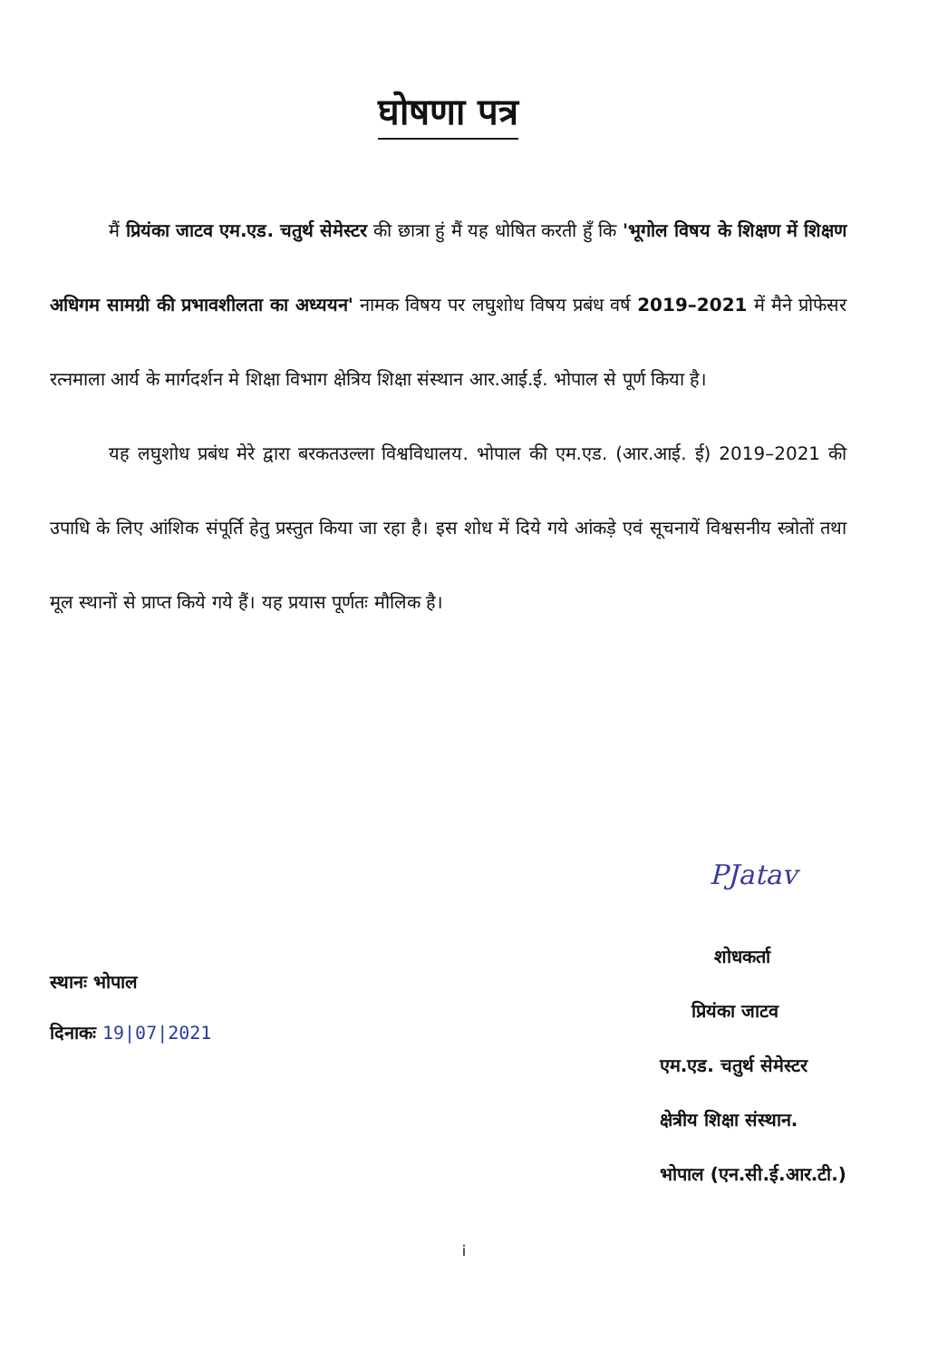घोषणा पत्र
मैं प्रियंका जाटव एम.एड. चतुर्थ सेमेस्टर की छात्रा हुं मैं यह धोषित करती हुँ कि 'भूगोल विषय के शिक्षण में शिक्षण अधिगम सामग्री की प्रभावशीलता का अध्ययन' नामक विषय पर लघुशोध विषय प्रबंध वर्ष 2019–2021 में मैने प्रोफेसर रत्नमाला आर्य के मार्गदर्शन मे शिक्षा विभाग क्षेत्रिय शिक्षा संस्थान आर.आई.ई. भोपाल से पूर्ण किया है।
यह लघुशोध प्रबंध मेरे द्वारा बरकतउल्ला विश्वविधालय. भोपाल की एम.एड. (आर.आई. ई) 2019–2021 की उपाधि के लिए आंशिक संपूर्ति हेतु प्रस्तुत किया जा रहा है। इस शोध में दिये गये आंकड़े एवं सूचनायें विश्वसनीय स्त्रोतों तथा मूल स्थानों से प्राप्त किये गये हैं। यह प्रयास पूर्णतः मौलिक है।
स्थानः भोपाल
दिनाकः 19|07|2021
PJatav
शोधकर्ता
प्रियंका जाटव
एम.एड. चतुर्थ सेमेस्टर
क्षेत्रीय शिक्षा संस्थान.
भोपाल (एन.सी.ई.आर.टी.)
i